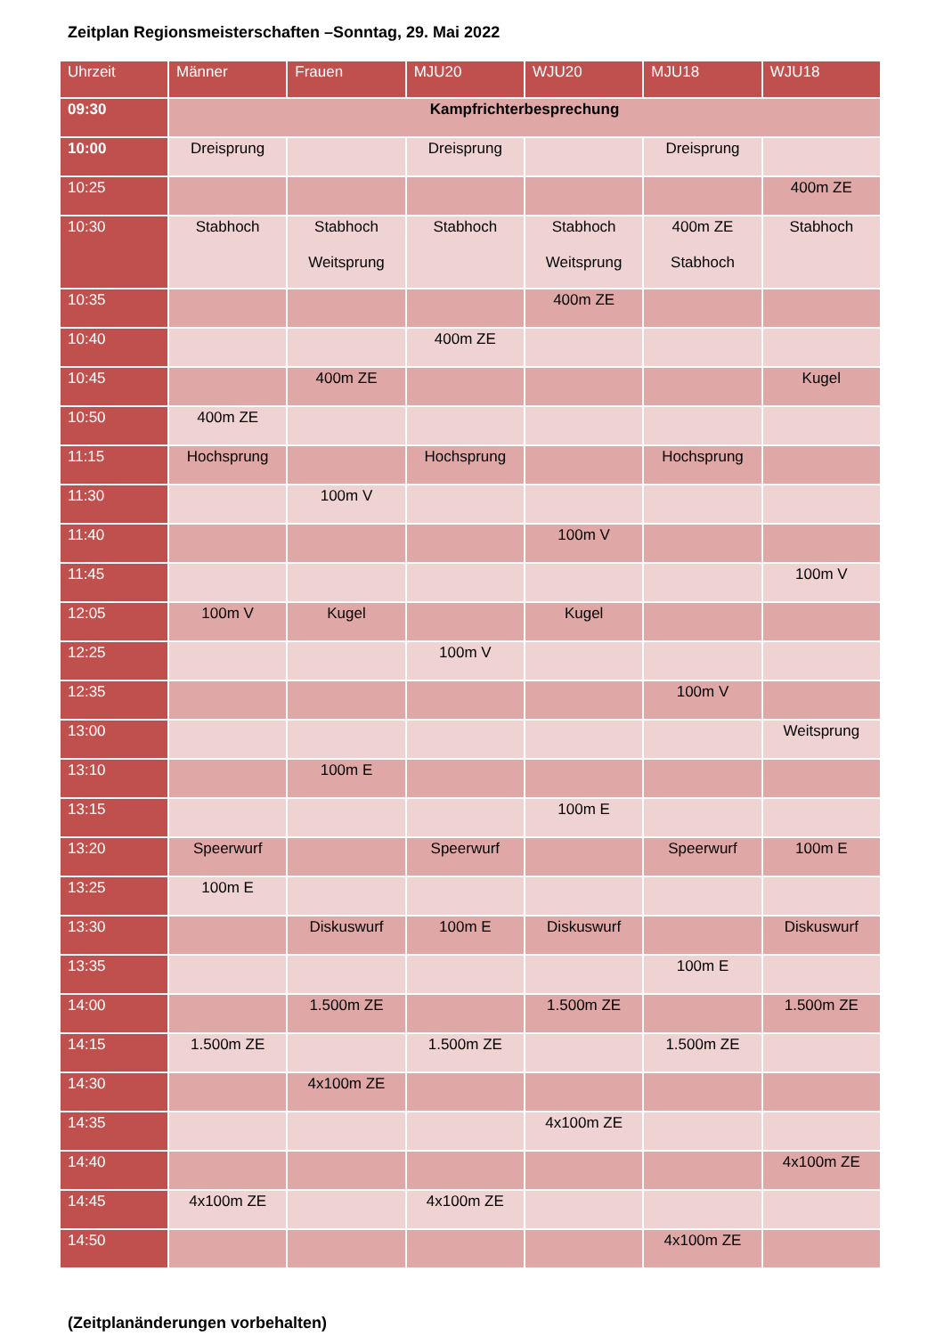Zeitplan Regionsmeisterschaften –Sonntag, 29. Mai 2022
| Uhrzeit | Männer | Frauen | MJU20 | WJU20 | MJU18 | WJU18 |
| --- | --- | --- | --- | --- | --- | --- |
| 09:30 | Kampfrichterbesprechung | | | | | |
| 10:00 | Dreisprung | | Dreisprung | | Dreisprung | |
| 10:25 | | | | | | 400m ZE |
| 10:30 | Stabhoch | Stabhoch Weitsprung | Stabhoch | Stabhoch Weitsprung | 400m ZE Stabhoch | Stabhoch |
| 10:35 | | | | 400m ZE | | |
| 10:40 | | | 400m ZE | | | |
| 10:45 | | 400m ZE | | | | Kugel |
| 10:50 | 400m ZE | | | | | |
| 11:15 | Hochsprung | | Hochsprung | | Hochsprung | |
| 11:30 | | 100m V | | | | |
| 11:40 | | | | 100m V | | |
| 11:45 | | | | | | 100m V |
| 12:05 | 100m V | Kugel | | Kugel | | |
| 12:25 | | | 100m V | | | |
| 12:35 | | | | | 100m V | |
| 13:00 | | | | | | Weitsprung |
| 13:10 | | 100m E | | | | |
| 13:15 | | | | 100m E | | |
| 13:20 | Speerwurf | | Speerwurf | | Speerwurf | 100m E |
| 13:25 | 100m E | | | | | |
| 13:30 | | Diskuswurf | 100m E | Diskuswurf | | Diskuswurf |
| 13:35 | | | | | 100m E | |
| 14:00 | | 1.500m ZE | | 1.500m ZE | | 1.500m ZE |
| 14:15 | 1.500m ZE | | 1.500m ZE | | 1.500m ZE | |
| 14:30 | | 4x100m ZE | | | | |
| 14:35 | | | | 4x100m ZE | | |
| 14:40 | | | | | | 4x100m ZE |
| 14:45 | 4x100m ZE | | 4x100m ZE | | | |
| 14:50 | | | | | 4x100m ZE | |
(Zeitplanänderungen vorbehalten)